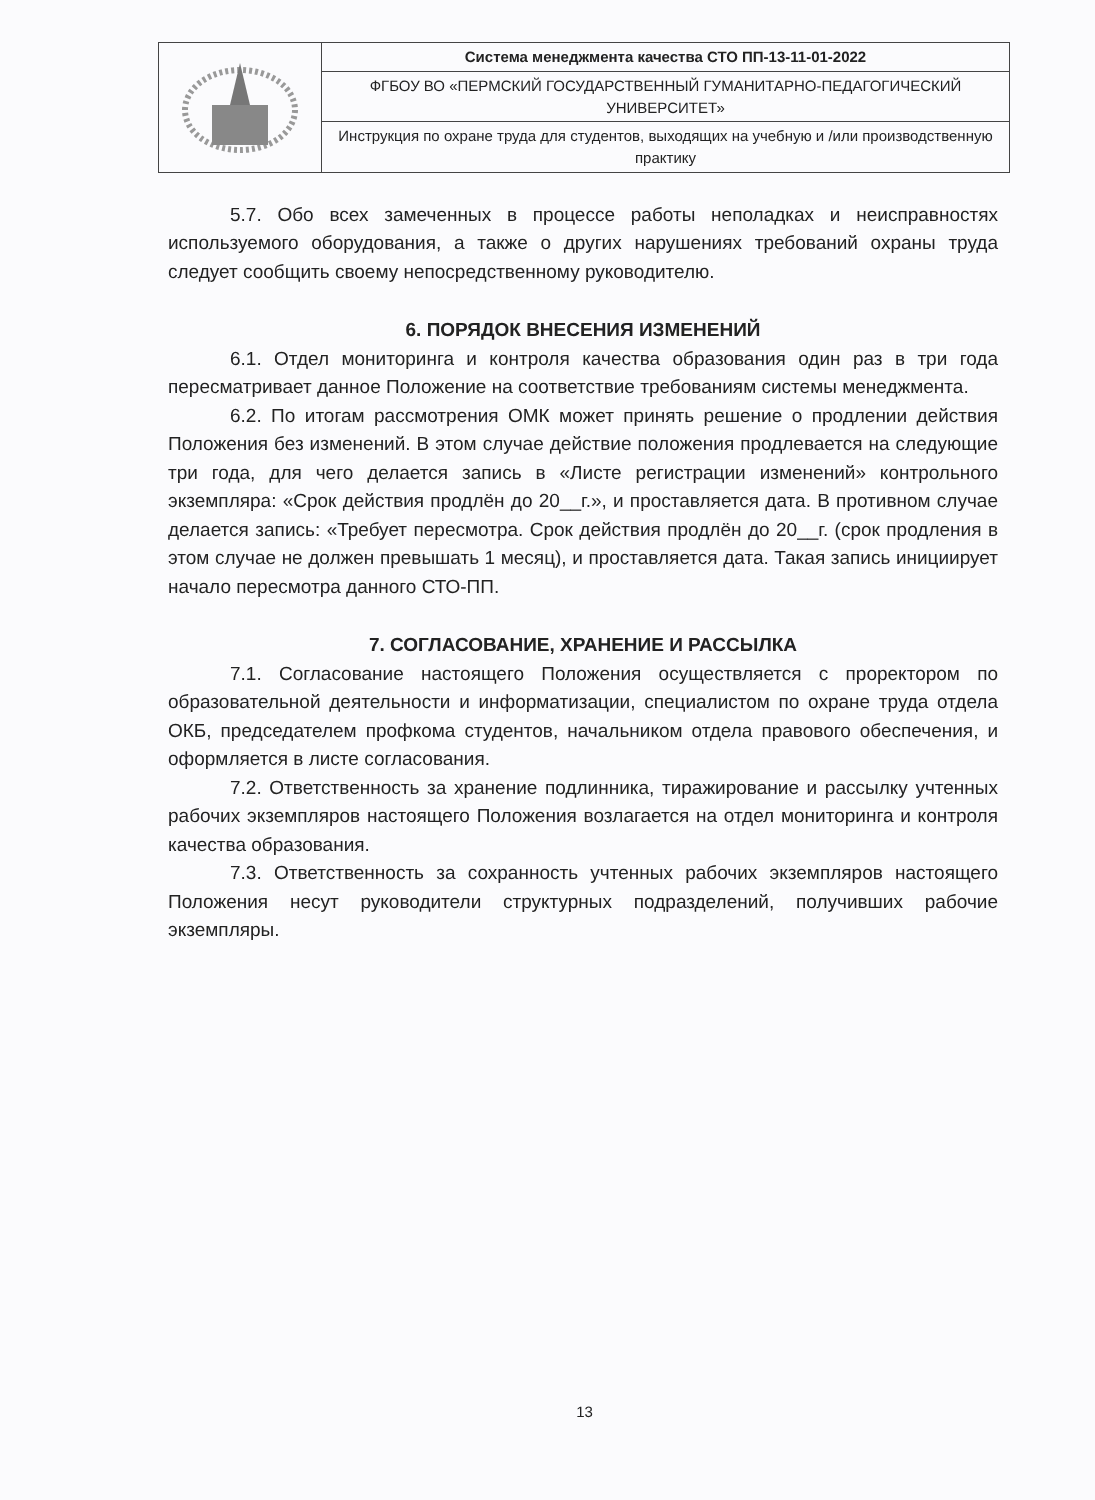| | Система менеджмента качества СТО ПП-13-11-01-2022 |
| | ФГБОУ ВО «ПЕРМСКИЙ ГОСУДАРСТВЕННЫЙ ГУМАНИТАРНО-ПЕДАГОГИЧЕСКИЙ УНИВЕРСИТЕТ» |
| | Инструкция по охране труда для студентов, выходящих на учебную и /или производственную практику |
5.7. Обо всех замеченных в процессе работы неполадках и неисправностях используемого оборудования, а также о других нарушениях требований охраны труда следует сообщить своему непосредственному руководителю.
6. ПОРЯДОК ВНЕСЕНИЯ ИЗМЕНЕНИЙ
6.1. Отдел мониторинга и контроля качества образования один раз в три года пересматривает данное Положение на соответствие требованиям системы менеджмента.
6.2. По итогам рассмотрения ОМК может принять решение о продлении действия Положения без изменений. В этом случае действие положения продлевается на следующие три года, для чего делается запись в «Листе регистрации изменений» контрольного экземпляра: «Срок действия продлён до 20__г.», и проставляется дата. В противном случае делается запись: «Требует пересмотра. Срок действия продлён до 20__г. (срок продления в этом случае не должен превышать 1 месяц), и проставляется дата. Такая запись инициирует начало пересмотра данного СТО-ПП.
7. СОГЛАСОВАНИЕ, ХРАНЕНИЕ И РАССЫЛКА
7.1. Согласование настоящего Положения осуществляется с проректором по образовательной деятельности и информатизации, специалистом по охране труда отдела ОКБ, председателем профкома студентов, начальником отдела правового обеспечения, и оформляется в листе согласования.
7.2. Ответственность за хранение подлинника, тиражирование и рассылку учтенных рабочих экземпляров настоящего Положения возлагается на отдел мониторинга и контроля качества образования.
7.3. Ответственность за сохранность учтенных рабочих экземпляров настоящего Положения несут руководители структурных подразделений, получивших рабочие экземпляры.
13